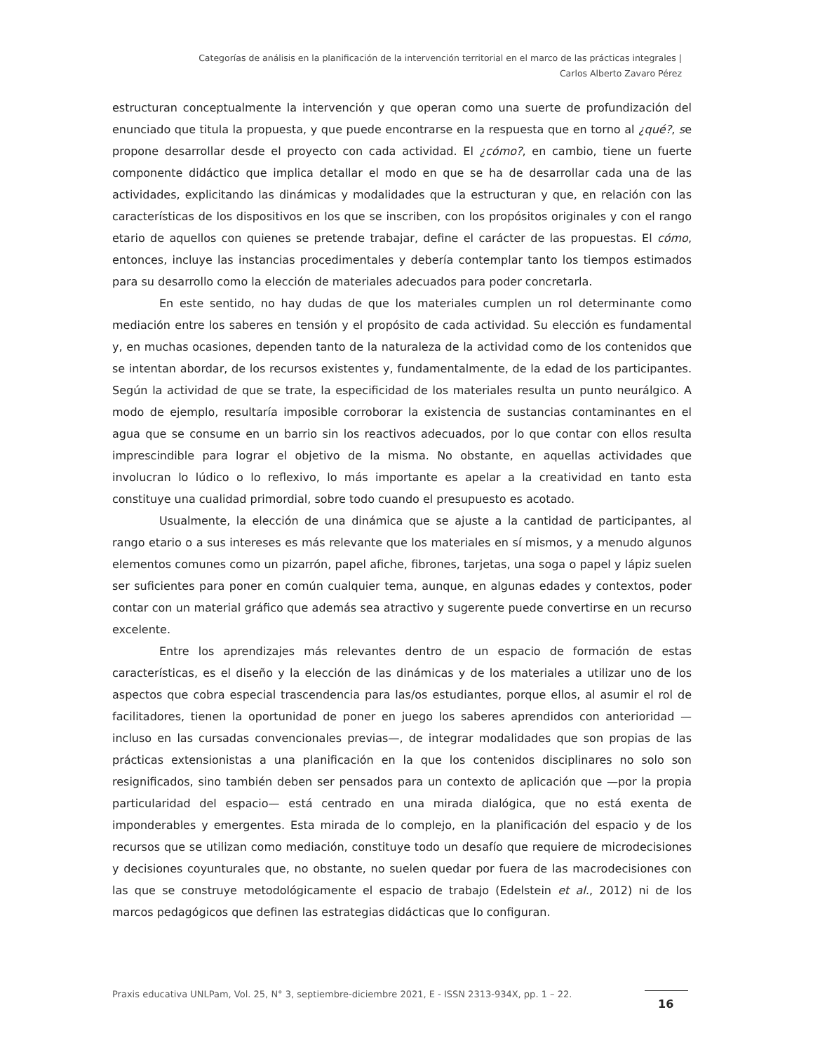Categorías de análisis en la planificación de la intervención territorial en el marco de las prácticas integrales |
Carlos Alberto Zavaro Pérez
estructuran conceptualmente la intervención y que operan como una suerte de profundización del enunciado que titula la propuesta, y que puede encontrarse en la respuesta que en torno al ¿qué?, se propone desarrollar desde el proyecto con cada actividad. El ¿cómo?, en cambio, tiene un fuerte componente didáctico que implica detallar el modo en que se ha de desarrollar cada una de las actividades, explicitando las dinámicas y modalidades que la estructuran y que, en relación con las características de los dispositivos en los que se inscriben, con los propósitos originales y con el rango etario de aquellos con quienes se pretende trabajar, define el carácter de las propuestas. El cómo, entonces, incluye las instancias procedimentales y debería contemplar tanto los tiempos estimados para su desarrollo como la elección de materiales adecuados para poder concretarla.
En este sentido, no hay dudas de que los materiales cumplen un rol determinante como mediación entre los saberes en tensión y el propósito de cada actividad. Su elección es fundamental y, en muchas ocasiones, dependen tanto de la naturaleza de la actividad como de los contenidos que se intentan abordar, de los recursos existentes y, fundamentalmente, de la edad de los participantes. Según la actividad de que se trate, la especificidad de los materiales resulta un punto neurálgico. A modo de ejemplo, resultaría imposible corroborar la existencia de sustancias contaminantes en el agua que se consume en un barrio sin los reactivos adecuados, por lo que contar con ellos resulta imprescindible para lograr el objetivo de la misma. No obstante, en aquellas actividades que involucran lo lúdico o lo reflexivo, lo más importante es apelar a la creatividad en tanto esta constituye una cualidad primordial, sobre todo cuando el presupuesto es acotado.
Usualmente, la elección de una dinámica que se ajuste a la cantidad de participantes, al rango etario o a sus intereses es más relevante que los materiales en sí mismos, y a menudo algunos elementos comunes como un pizarrón, papel afiche, fibrones, tarjetas, una soga o papel y lápiz suelen ser suficientes para poner en común cualquier tema, aunque, en algunas edades y contextos, poder contar con un material gráfico que además sea atractivo y sugerente puede convertirse en un recurso excelente.
Entre los aprendizajes más relevantes dentro de un espacio de formación de estas características, es el diseño y la elección de las dinámicas y de los materiales a utilizar uno de los aspectos que cobra especial trascendencia para las/os estudiantes, porque ellos, al asumir el rol de facilitadores, tienen la oportunidad de poner en juego los saberes aprendidos con anterioridad —incluso en las cursadas convencionales previas—, de integrar modalidades que son propias de las prácticas extensionistas a una planificación en la que los contenidos disciplinares no solo son resignificados, sino también deben ser pensados para un contexto de aplicación que —por la propia particularidad del espacio— está centrado en una mirada dialógica, que no está exenta de imponderables y emergentes. Esta mirada de lo complejo, en la planificación del espacio y de los recursos que se utilizan como mediación, constituye todo un desafío que requiere de microdecisiones y decisiones coyunturales que, no obstante, no suelen quedar por fuera de las macrodecisiones con las que se construye metodológicamente el espacio de trabajo (Edelstein et al., 2012) ni de los marcos pedagógicos que definen las estrategias didácticas que lo configuran.
Praxis educativa UNLPam, Vol. 25, N° 3, septiembre-diciembre 2021, E - ISSN 2313-934X, pp. 1 – 22.
16